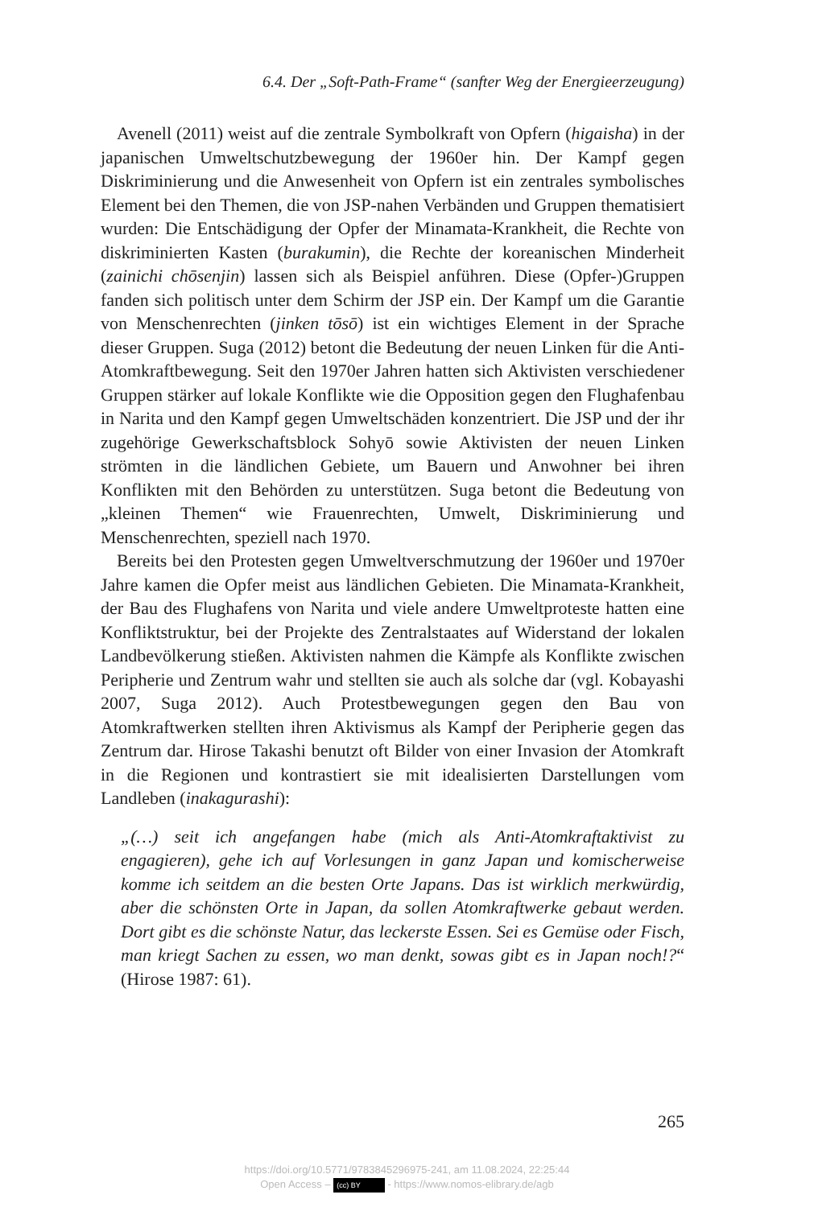6.4. Der „Soft-Path-Frame“ (sanfter Weg der Energieerzeugung)
Avenell (2011) weist auf die zentrale Symbolkraft von Opfern (higaisha) in der japanischen Umweltschutzbewegung der 1960er hin. Der Kampf gegen Diskriminierung und die Anwesenheit von Opfern ist ein zentrales symbolisches Element bei den Themen, die von JSP-nahen Verbänden und Gruppen thematisiert wurden: Die Entschädigung der Opfer der Minamata-Krankheit, die Rechte von diskriminierten Kasten (burakumin), die Rechte der koreanischen Minderheit (zainichi chōsenjin) lassen sich als Beispiel anführen. Diese (Opfer-)Gruppen fanden sich politisch unter dem Schirm der JSP ein. Der Kampf um die Garantie von Menschenrechten (jinken tōsō) ist ein wichtiges Element in der Sprache dieser Gruppen. Suga (2012) betont die Bedeutung der neuen Linken für die Anti-Atomkraftbewegung. Seit den 1970er Jahren hatten sich Aktivisten verschiedener Gruppen stärker auf lokale Konflikte wie die Opposition gegen den Flughafenbau in Narita und den Kampf gegen Umweltschäden konzentriert. Die JSP und der ihr zugehörige Gewerkschaftsblock Sohyō sowie Aktivisten der neuen Linken strömten in die ländlichen Gebiete, um Bauern und Anwohner bei ihren Konflikten mit den Behörden zu unterstützen. Suga betont die Bedeutung von „kleinen Themen“ wie Frauenrechten, Umwelt, Diskriminierung und Menschenrechten, speziell nach 1970.
Bereits bei den Protesten gegen Umweltverschmutzung der 1960er und 1970er Jahre kamen die Opfer meist aus ländlichen Gebieten. Die Minamata-Krankheit, der Bau des Flughafens von Narita und viele andere Umweltproteste hatten eine Konfliktstruktur, bei der Projekte des Zentralstaates auf Widerstand der lokalen Landbevölkerung stießen. Aktivisten nahmen die Kämpfe als Konflikte zwischen Peripherie und Zentrum wahr und stellten sie auch als solche dar (vgl. Kobayashi 2007, Suga 2012). Auch Protestbewegungen gegen den Bau von Atomkraftwerken stellten ihren Aktivismus als Kampf der Peripherie gegen das Zentrum dar. Hirose Takashi benutzt oft Bilder von einer Invasion der Atomkraft in die Regionen und kontrastiert sie mit idealisierten Darstellungen vom Landleben (inakagurashi):
„(…) seit ich angefangen habe (mich als Anti-Atomkraftaktivist zu engagieren), gehe ich auf Vorlesungen in ganz Japan und komischerweise komme ich seitdem an die besten Orte Japans. Das ist wirklich merkwürdig, aber die schönsten Orte in Japan, da sollen Atomkraftwerke gebaut werden. Dort gibt es die schönste Natur, das leckerste Essen. Sei es Gemüse oder Fisch, man kriegt Sachen zu essen, wo man denkt, sowas gibt es in Japan noch!?“ (Hirose 1987: 61).
265
https://doi.org/10.5771/9783845296975-241, am 11.08.2024, 22:25:44
Open Access – (cc) BY - https://www.nomos-elibrary.de/agb